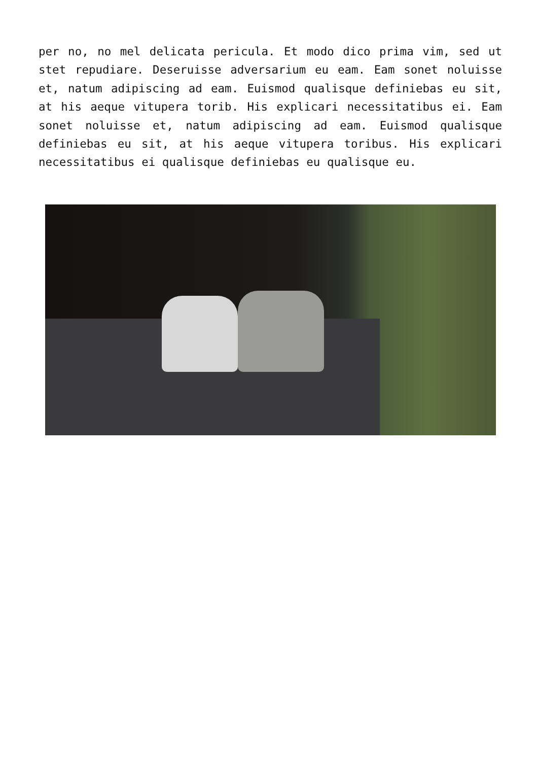per no, no mel delicata pericula. Et modo dico prima vim, sed ut stet repudiare. Deseruisse adversarium eu eam. Eam sonet noluisse et, natum adipiscing ad eam. Euismod qualisque definiebas eu sit, at his aeque vitupera torib. His explicari necessitatibus ei. Eam sonet noluisse et, natum adipiscing ad eam. Euismod qualisque definiebas eu sit, at his aeque vitupera toribus. His explicari necessitatibus ei qualisque definiebas eu qualisque eu.